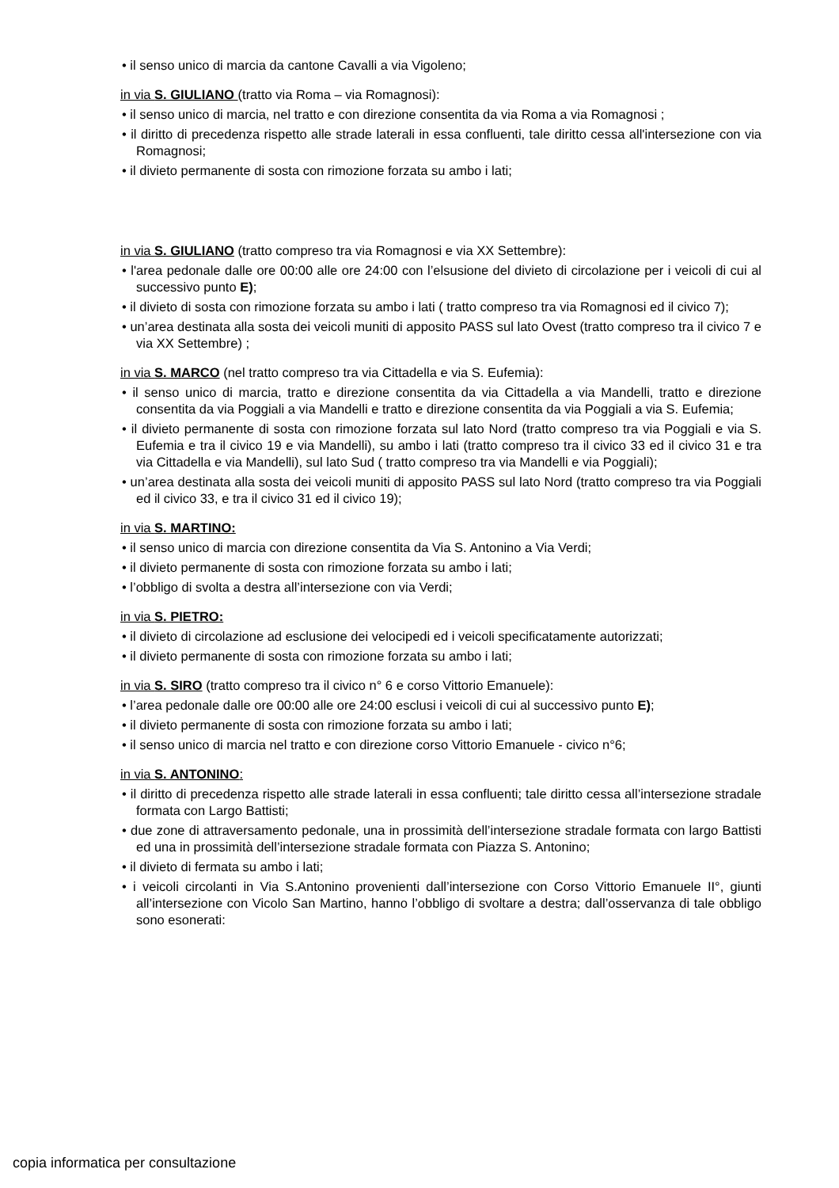• il senso unico di marcia da cantone Cavalli a via Vigoleno;
in via S. GIULIANO (tratto via Roma – via Romagnosi):
• il senso unico di marcia, nel tratto e con direzione consentita da via Roma a via Romagnosi ;
• il diritto di precedenza rispetto alle strade laterali in essa confluenti, tale diritto cessa all'intersezione con via Romagnosi;
• il divieto permanente di sosta con rimozione forzata su ambo i lati;
in via S. GIULIANO (tratto compreso tra via Romagnosi e via XX Settembre):
• l'area pedonale dalle ore 00:00 alle ore 24:00 con l’elsusione del divieto di circolazione per i veicoli di cui al successivo punto E);
• il divieto di sosta con rimozione forzata su ambo i lati ( tratto compreso tra via Romagnosi ed il civico 7);
• un’area destinata alla sosta dei veicoli muniti di apposito PASS sul lato Ovest (tratto compreso tra il civico 7 e via XX Settembre) ;
in via S. MARCO (nel tratto compreso tra via Cittadella e via S. Eufemia):
• il senso unico di marcia, tratto e direzione consentita da via Cittadella a via Mandelli, tratto e direzione consentita da via Poggiali a via Mandelli e tratto e direzione consentita da via Poggiali a via S. Eufemia;
• il divieto permanente di sosta con rimozione forzata sul lato Nord (tratto compreso tra via Poggiali e via S. Eufemia e tra il civico 19 e via Mandelli), su ambo i lati (tratto compreso tra il civico 33 ed il civico 31 e tra via Cittadella e via Mandelli), sul lato Sud ( tratto compreso tra via Mandelli e via Poggiali);
• un’area destinata alla sosta dei veicoli muniti di apposito PASS sul lato Nord (tratto compreso tra via Poggiali ed il civico 33, e tra il civico 31 ed il civico 19);
in via S. MARTINO:
• il senso unico di marcia con direzione consentita da Via S. Antonino a Via Verdi;
• il divieto permanente di sosta con rimozione forzata su ambo i lati;
• l’obbligo di svolta a destra all’intersezione con via Verdi;
in via S. PIETRO:
• il divieto di circolazione ad esclusione dei velocipedi ed i veicoli specificatamente autorizzati;
• il divieto permanente di sosta con rimozione forzata su ambo i lati;
in via S. SIRO (tratto compreso tra il civico n° 6 e corso Vittorio Emanuele):
• l’area pedonale dalle ore 00:00 alle ore 24:00 esclusi i veicoli di cui al successivo punto E);
• il divieto permanente di sosta con rimozione forzata su ambo i lati;
• il senso unico di marcia nel tratto e con direzione corso Vittorio Emanuele - civico n°6;
in via S. ANTONINO:
• il diritto di precedenza rispetto alle strade laterali in essa confluenti; tale diritto cessa all’intersezione stradale formata con Largo Battisti;
• due zone di attraversamento pedonale, una in prossimità dell’intersezione stradale formata con largo Battisti ed una in prossimità dell’intersezione stradale formata con Piazza S. Antonino;
• il divieto di fermata su ambo i lati;
• i veicoli circolanti in Via S.Antonino provenienti dall’intersezione con Corso Vittorio Emanuele II°, giunti all’intersezione con Vicolo San Martino, hanno l’obbligo di svoltare a destra; dall’osservanza di tale obbligo sono esonerati:
copia informatica per consultazione